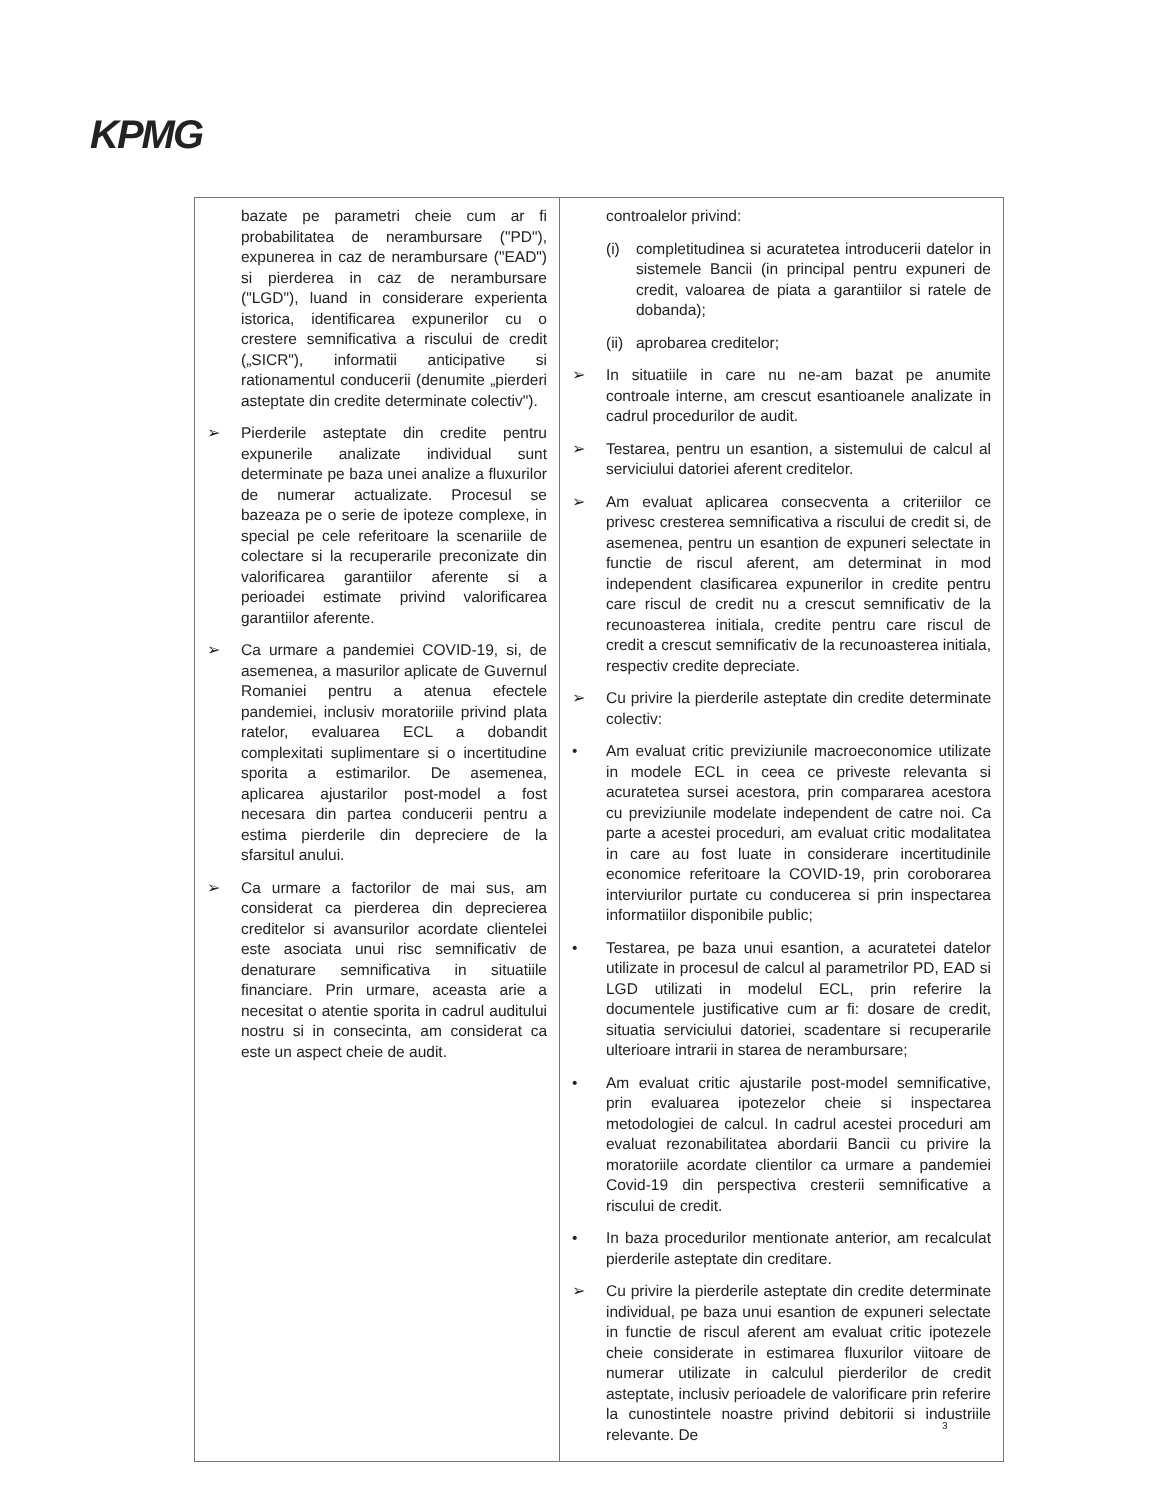KPMG
| bazate pe parametri cheie cum ar fi probabilitatea de nerambursare ("PD"), expunerea in caz de nerambursare ("EAD") si pierderea in caz de nerambursare ("LGD"), luand in considerare experienta istorica, identificarea expunerilor cu o crestere semnificativa a riscului de credit („SICR"), informatii anticipative si rationamentul conducerii (denumite „pierderi asteptate din credite determinate colectiv"). ➢ Pierderile asteptate din credite pentru expunerile analizate individual sunt determinate pe baza unei analize a fluxurilor de numerar actualizate. Procesul se bazeaza pe o serie de ipoteze complexe, in special pe cele referitoare la scenariile de colectare si la recuperarile preconizate din valorificarea garantiilor aferente si a perioadei estimate privind valorificarea garantiilor aferente. ➢ Ca urmare a pandemiei COVID-19, si, de asemenea, a masurilor aplicate de Guvernul Romaniei pentru a atenua efectele pandemiei, inclusiv moratoriile privind plata ratelor, evaluarea ECL a dobandit complexitati suplimentare si o incertitudine sporita a estimarilor. De asemenea, aplicarea ajustarilor post-model a fost necesara din partea conducerii pentru a estima pierderile din depreciere de la sfarsitul anului. ➢ Ca urmare a factorilor de mai sus, am considerat ca pierderea din deprecierea creditelor si avansurilor acordate clientelei este asociata unui risc semnificativ de denaturare semnificativa in situatiile financiare. Prin urmare, aceasta arie a necesitat o atentie sporita in cadrul auditului nostru si in consecinta, am considerat ca este un aspect cheie de audit. | controalelor privind: (i) completitudinea si acuratetea introducerii datelor in sistemele Bancii (in principal pentru expuneri de credit, valoarea de piata a garantiilor si ratele de dobanda); (ii) aprobarea creditelor; ➢ In situatiile in care nu ne-am bazat pe anumite controale interne, am crescut esantioanele analizate in cadrul procedurilor de audit. ➢ Testarea, pentru un esantion, a sistemului de calcul al serviciului datoriei aferent creditelor. ➢ Am evaluat aplicarea consecventa a criteriilor ce privesc cresterea semnificativa a riscului de credit si, de asemenea, pentru un esantion de expuneri selectate in functie de riscul aferent, am determinat in mod independent clasificarea expunerilor in credite pentru care riscul de credit nu a crescut semnificativ de la recunoasterea initiala, credite pentru care riscul de credit a crescut semnificativ de la recunoasterea initiala, respectiv credite depreciate. ➢ Cu privire la pierderile asteptate din credite determinate colectiv: • Am evaluat critic previziunile macroeconomice utilizate in modele ECL in ceea ce priveste relevanta si acuratetea sursei acestora, prin compararea acestora cu previziunile modelate independent de catre noi. Ca parte a acestei proceduri, am evaluat critic modalitatea in care au fost luate in considerare incertitudinile economice referitoare la COVID-19, prin coroborarea interviurilor purtate cu conducerea si prin inspectarea informatiilor disponibile public; • Testarea, pe baza unui esantion, a acuratetei datelor utilizate in procesul de calcul al parametrilor PD, EAD si LGD utilizati in modelul ECL, prin referire la documentele justificative cum ar fi: dosare de credit, situatia serviciului datoriei, scadentare si recuperarile ulterioare intrarii in starea de nerambursare; • Am evaluat critic ajustarile post-model semnificative, prin evaluarea ipotezelor cheie si inspectarea metodologiei de calcul. In cadrul acestei proceduri am evaluat rezonabilitatea abordarii Bancii cu privire la moratoriile acordate clientilor ca urmare a pandemiei Covid-19 din perspectiva cresterii semnificative a riscului de credit. • In baza procedurilor mentionate anterior, am recalculat pierderile asteptate din creditare. ➢ Cu privire la pierderile asteptate din credite determinate individual, pe baza unui esantion de expuneri selectate in functie de riscul aferent am evaluat critic ipotezele cheie considerate in estimarea fluxurilor viitoare de numerar utilizate in calculul pierderilor de credit asteptate, inclusiv perioadele de valorificare prin referire la cunostintele noastre privind debitorii si industriile relevante. De |
3